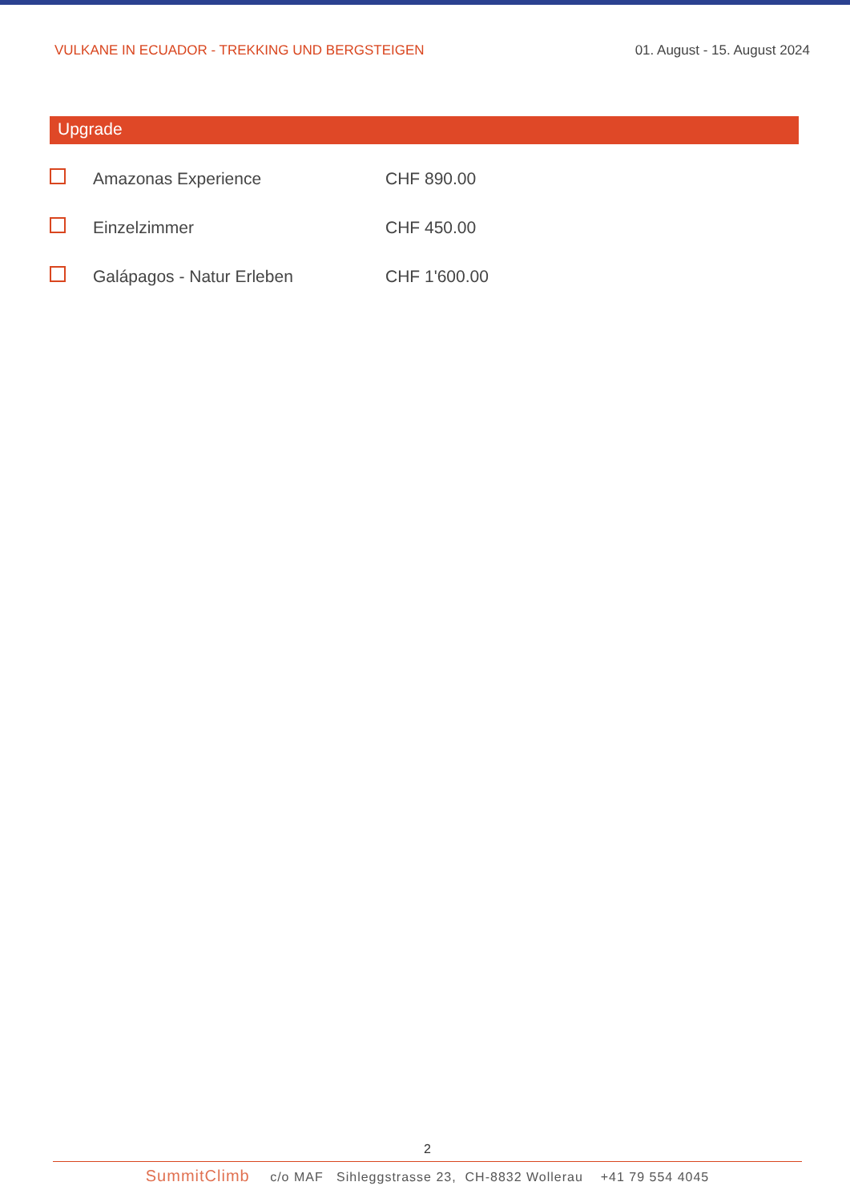VULKANE IN ECUADOR - TREKKING UND BERGSTEIGEN 01. August - 15. August 2024
Upgrade
| | Amazonas Experience | CHF 890.00 |
| | Einzelzimmer | CHF 450.00 |
| | Galápagos - Natur Erleben | CHF 1'600.00 |
2
SummitClimb c/o MAF Sihleggstrasse 23, CH-8832 Wollerau +41 79 554 4045